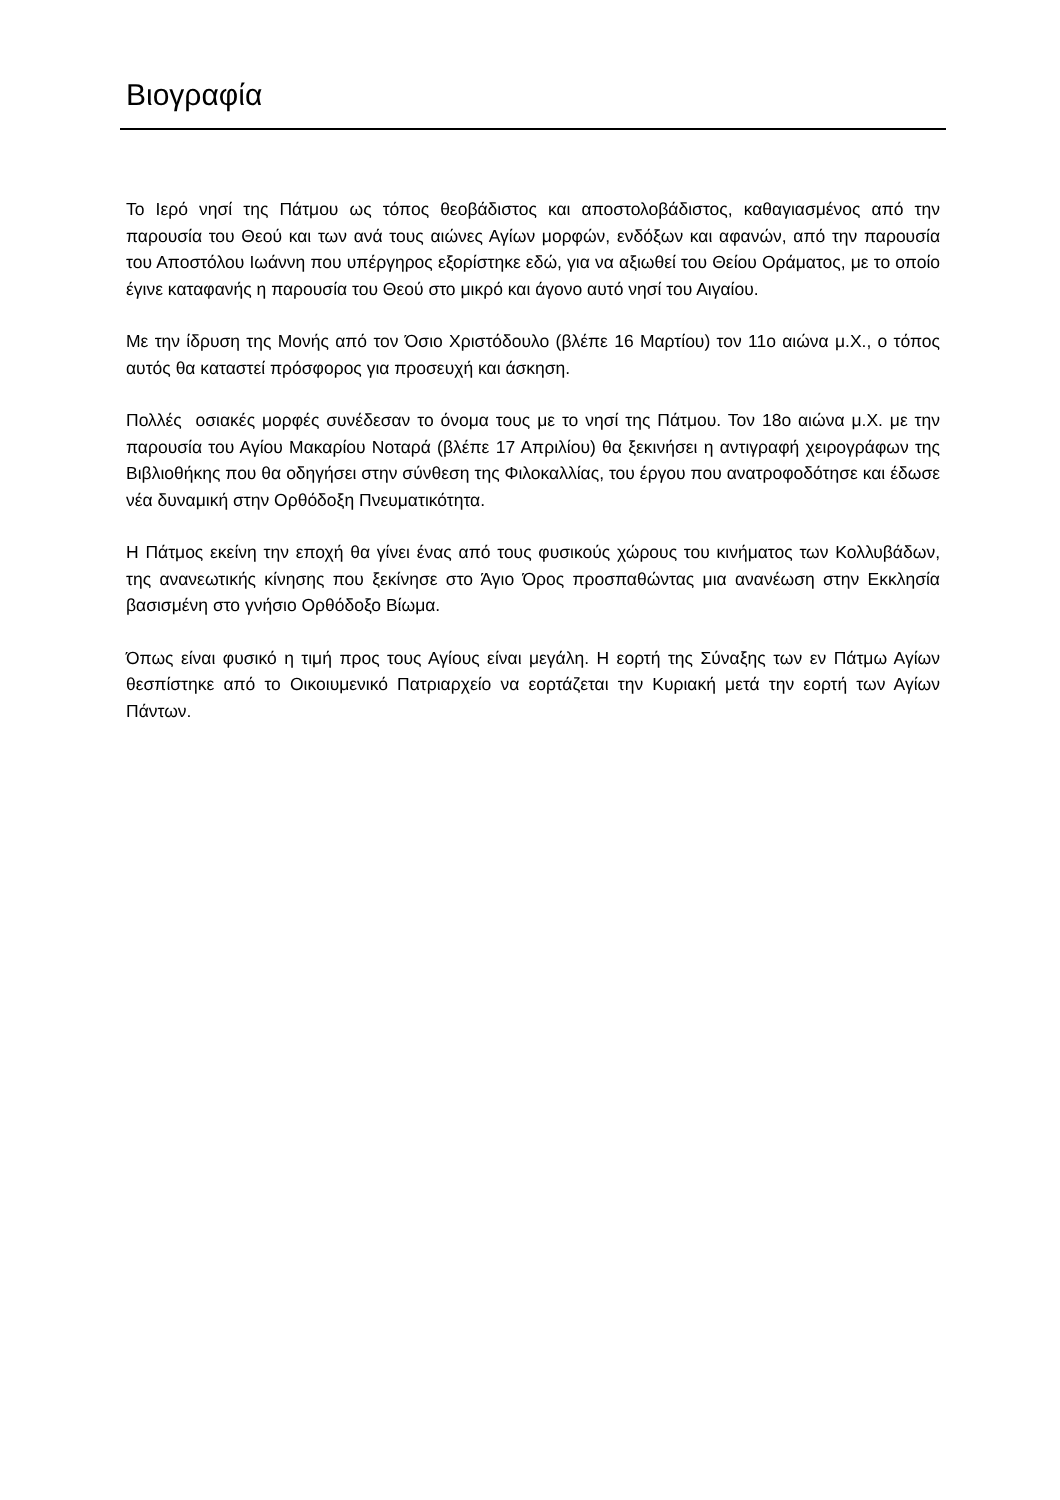Βιογραφία
Το Ιερό νησί της Πάτμου ως τόπος θεοβάδιστος και αποστολοβάδιστος, καθαγιασμένος από την παρουσία του Θεού και των ανά τους αιώνες Αγίων μορφών, ενδόξων και αφανών, από την παρουσία του Αποστόλου Ιωάννη που υπέργηρος εξορίστηκε εδώ, για να αξιωθεί του Θείου Οράματος, με το οποίο έγινε καταφανής η παρουσία του Θεού στο μικρό και άγονο αυτό νησί του Αιγαίου.
Με την ίδρυση της Μονής από τον Όσιο Χριστόδουλο (βλέπε 16 Μαρτίου) τον 11ο αιώνα μ.Χ., ο τόπος αυτός θα καταστεί πρόσφορος για προσευχή και άσκηση.
Πολλές οσιακές μορφές συνέδεσαν το όνομα τους με το νησί της Πάτμου. Τον 18ο αιώνα μ.Χ. με την παρουσία του Αγίου Μακαρίου Νοταρά (βλέπε 17 Απριλίου) θα ξεκινήσει η αντιγραφή χειρογράφων της Βιβλιοθήκης που θα οδηγήσει στην σύνθεση της Φιλοκαλλίας, του έργου που ανατροφοδότησε και έδωσε νέα δυναμική στην Ορθόδοξη Πνευματικότητα.
Η Πάτμος εκείνη την εποχή θα γίνει ένας από τους φυσικούς χώρους του κινήματος των Κολλυβάδων, της ανανεωτικής κίνησης που ξεκίνησε στο Άγιο Όρος προσπαθώντας μια ανανέωση στην Εκκλησία βασισμένη στο γνήσιο Ορθόδοξο Βίωμα.
Όπως είναι φυσικό η τιμή προς τους Αγίους είναι μεγάλη. Η εορτή της Σύναξης των εν Πάτμω Αγίων θεσπίστηκε από το Οικοιυμενικό Πατριαρχείο να εορτάζεται την Κυριακή μετά την εορτή των Αγίων Πάντων.